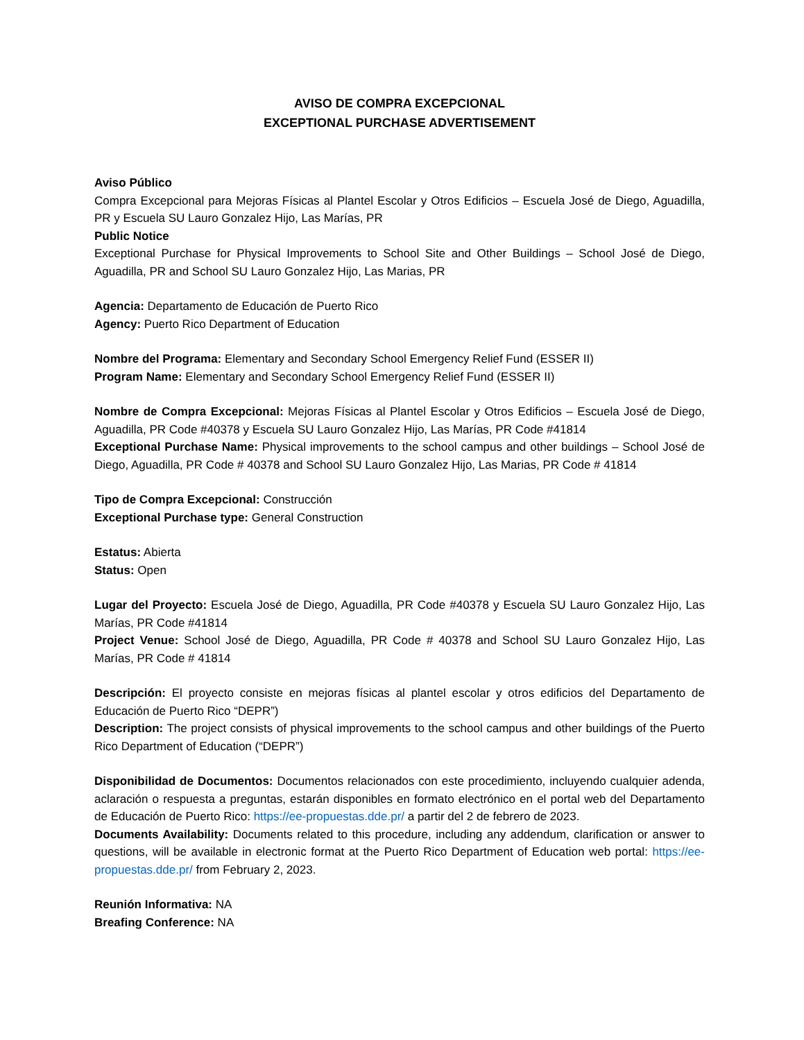AVISO DE COMPRA EXCEPCIONAL
EXCEPTIONAL PURCHASE ADVERTISEMENT
Aviso Público
Compra Excepcional para Mejoras Físicas al Plantel Escolar y Otros Edificios – Escuela José de Diego, Aguadilla, PR y Escuela SU Lauro Gonzalez Hijo, Las Marías, PR
Public Notice
Exceptional Purchase for Physical Improvements to School Site and Other Buildings – School José de Diego, Aguadilla, PR and School SU Lauro Gonzalez Hijo, Las Marias, PR
Agencia: Departamento de Educación de Puerto Rico
Agency: Puerto Rico Department of Education
Nombre del Programa: Elementary and Secondary School Emergency Relief Fund (ESSER II)
Program Name: Elementary and Secondary School Emergency Relief Fund (ESSER II)
Nombre de Compra Excepcional: Mejoras Físicas al Plantel Escolar y Otros Edificios – Escuela José de Diego, Aguadilla, PR Code #40378 y Escuela SU Lauro Gonzalez Hijo, Las Marías, PR Code #41814
Exceptional Purchase Name: Physical improvements to the school campus and other buildings – School José de Diego, Aguadilla, PR Code # 40378 and School SU Lauro Gonzalez Hijo, Las Marias, PR Code # 41814
Tipo de Compra Excepcional: Construcción
Exceptional Purchase type: General Construction
Estatus: Abierta
Status: Open
Lugar del Proyecto: Escuela José de Diego, Aguadilla, PR Code #40378 y Escuela SU Lauro Gonzalez Hijo, Las Marías, PR Code #41814
Project Venue: School José de Diego, Aguadilla, PR Code # 40378 and School SU Lauro Gonzalez Hijo, Las Marías, PR Code # 41814
Descripción: El proyecto consiste en mejoras físicas al plantel escolar y otros edificios del Departamento de Educación de Puerto Rico “DEPR”)
Description: The project consists of physical improvements to the school campus and other buildings of the Puerto Rico Department of Education (“DEPR”)
Disponibilidad de Documentos: Documentos relacionados con este procedimiento, incluyendo cualquier adenda, aclaración o respuesta a preguntas, estarán disponibles en formato electrónico en el portal web del Departamento de Educación de Puerto Rico: https://ee-propuestas.dde.pr/ a partir del 2 de febrero de 2023.
Documents Availability: Documents related to this procedure, including any addendum, clarification or answer to questions, will be available in electronic format at the Puerto Rico Department of Education web portal: https://ee-propuestas.dde.pr/ from February 2, 2023.
Reunión Informativa: NA
Breafing Conference: NA